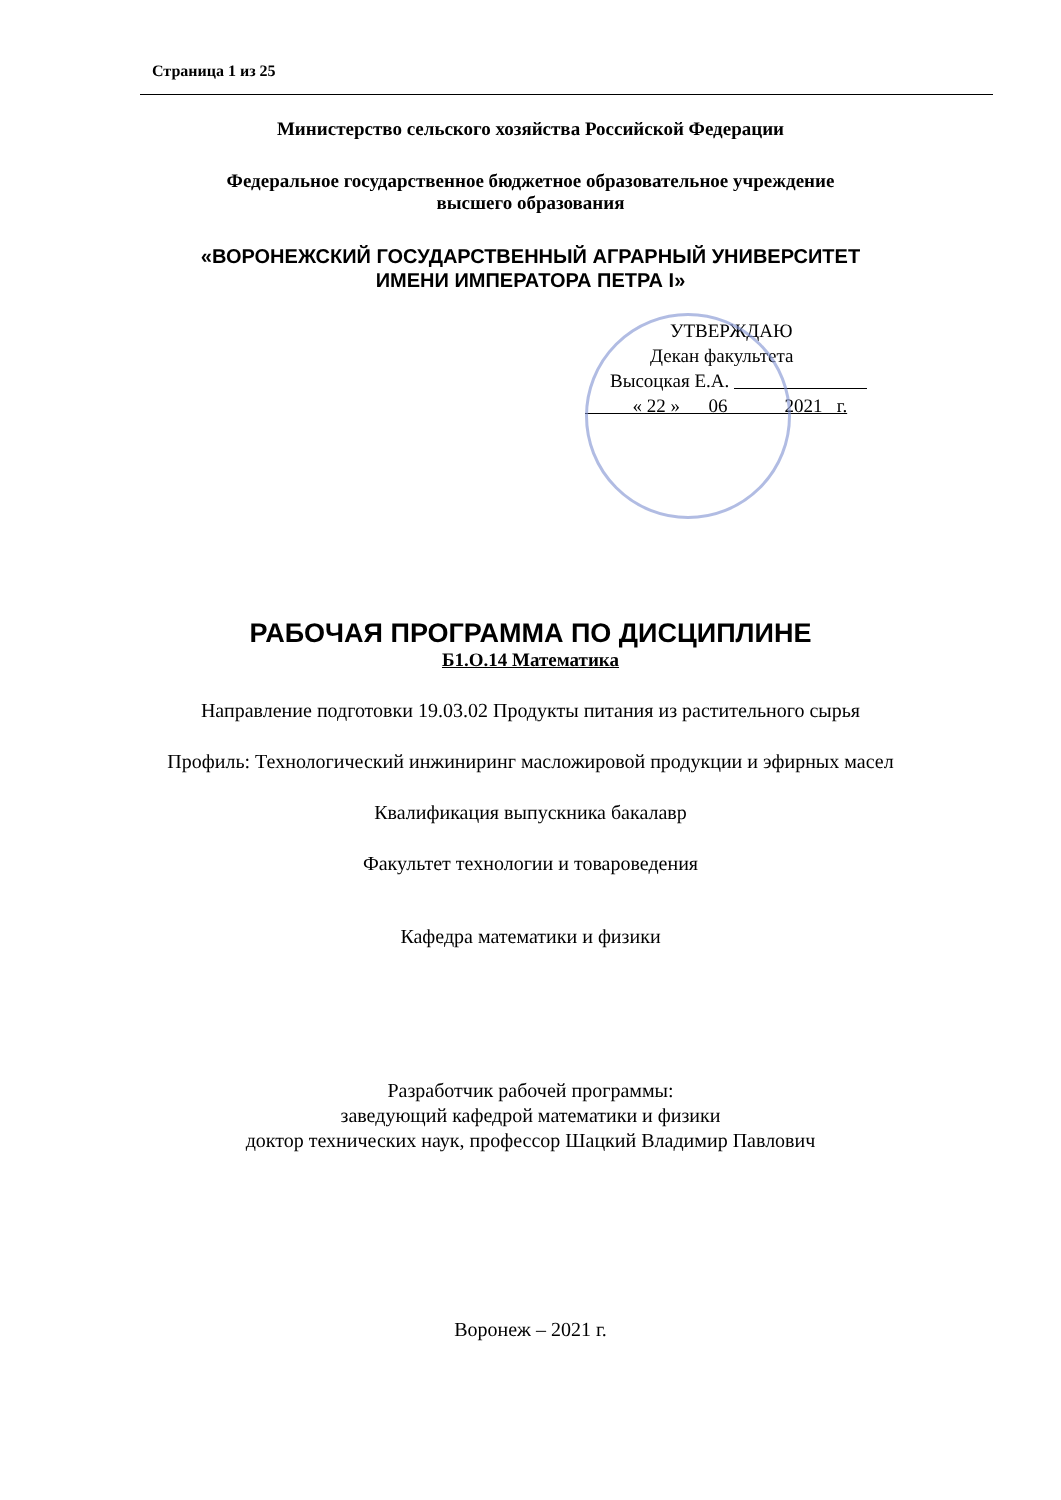Страница 1 из 25
Министерство сельского хозяйства Российской Федерации
Федеральное государственное бюджетное образовательное учреждение
высшего образования
«ВОРОНЕЖСКИЙ ГОСУДАРСТВЕННЫЙ АГРАРНЫЙ УНИВЕРСИТЕТ
ИМЕНИ ИМПЕРАТОРА ПЕТРА I»
УТВЕРЖДАЮ
Декан факультета
Высоцкая Е.А.
« 22 » 06 2021 г.
РАБОЧАЯ ПРОГРАММА ПО ДИСЦИПЛИНЕ
Б1.О.14 Математика
Направление подготовки 19.03.02 Продукты питания из растительного сырья
Профиль: Технологический инжиниринг масложировой продукции и эфирных масел
Квалификация выпускника бакалавр
Факультет технологии и товароведения
Кафедра математики и физики
Разработчик рабочей программы:
заведующий кафедрой математики и физики
доктор технических наук, профессор Шацкий Владимир Павлович
Воронеж – 2021 г.